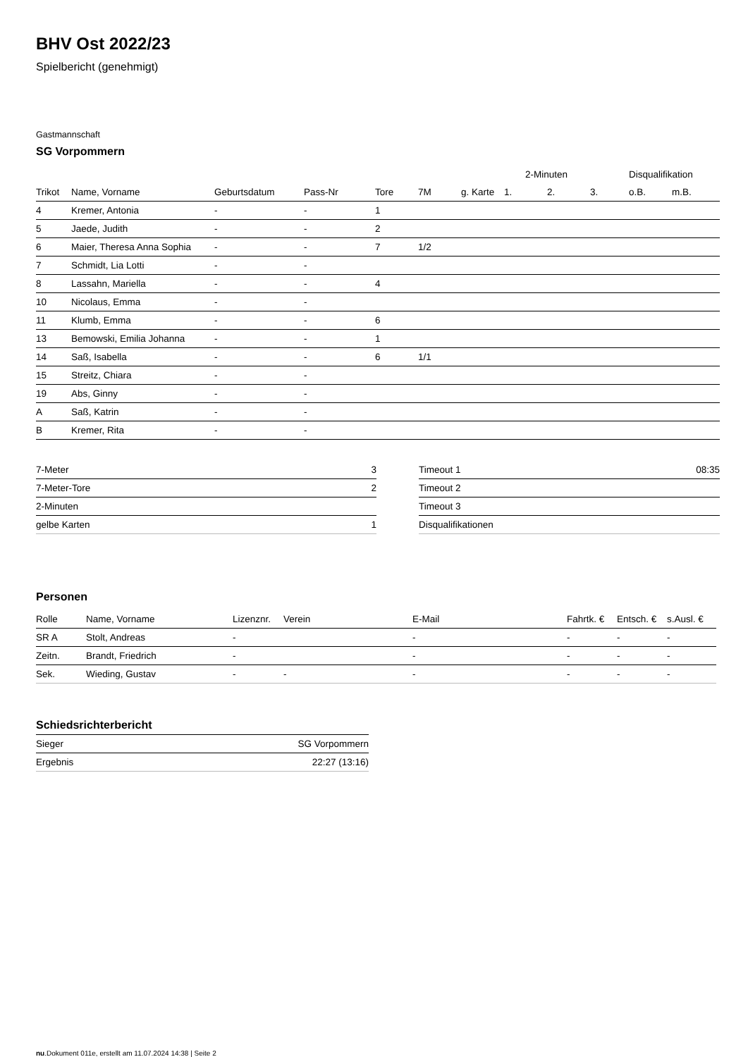BHV Ost 2022/23
Spielbericht (genehmigt)
Gastmannschaft
SG Vorpommern
| | | | | | | | 2-Minuten | | | Disqualifikation | |
| --- | --- | --- | --- | --- | --- | --- | --- | --- | --- | --- | --- |
| Trikot | Name, Vorname | Geburtsdatum | Pass-Nr | Tore | 7M | g. Karte | 1. | 2. | 3. | o.B. | m.B. |
| 4 | Kremer, Antonia | - | - | 1 | | | | | | | |
| 5 | Jaede, Judith | - | - | 2 | | | | | | | |
| 6 | Maier, Theresa Anna Sophia | - | - | 7 | 1/2 | | | | | | |
| 7 | Schmidt, Lia Lotti | - | - | | | | | | | | |
| 8 | Lassahn, Mariella | - | - | 4 | | | | | | | |
| 10 | Nicolaus, Emma | - | - | | | | | | | | |
| 11 | Klumb, Emma | - | - | 6 | | | | | | | |
| 13 | Bemowski, Emilia Johanna | - | - | 1 | | | | | | | |
| 14 | Saß, Isabella | - | - | 6 | 1/1 | | | | | | |
| 15 | Streitz, Chiara | - | - | | | | | | | | |
| 19 | Abs, Ginny | - | - | | | | | | | | |
| A | Saß, Katrin | - | - | | | | | | | | |
| B | Kremer, Rita | - | - | | | | | | | | |
| 7-Meter | 3 |
| 7-Meter-Tore | 2 |
| 2-Minuten | |
| gelbe Karten | 1 |
| Timeout 1 | 08:35 |
| Timeout 2 | |
| Timeout 3 | |
| Disqualifikationen | |
Personen
| Rolle | Name, Vorname | Lizenznr. | Verein | E-Mail | Fahrtk. € | Entsch. € | s.Ausl. € |
| --- | --- | --- | --- | --- | --- | --- | --- |
| SR A | Stolt, Andreas | - | | - | - | - | - |
| Zeitn. | Brandt, Friedrich | - | | - | - | - | - |
| Sek. | Wieding, Gustav | - | - | - | - | - | - |
Schiedsrichterbericht
| Sieger | SG Vorpommern |
| Ergebnis | 22:27 (13:16) |
nu.Dokument 011e, erstellt am 11.07.2024 14:38 | Seite 2